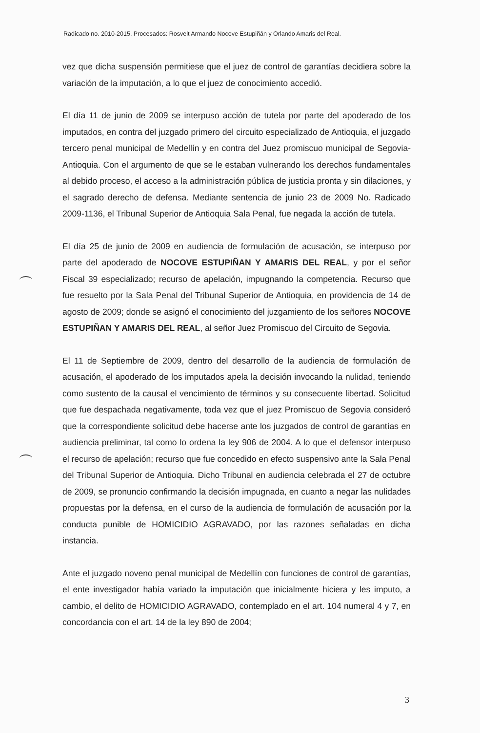Radicado no. 2010-2015. Procesados: Rosvelt Armando Nocove Estupiñán y Orlando Amaris del Real.
vez que dicha suspensión permitiese que el juez de control de garantías decidiera sobre la variación de la imputación, a lo que el juez de conocimiento accedió.
El día 11 de junio de 2009 se interpuso acción de tutela por parte del apoderado de los imputados, en contra del juzgado primero del circuito especializado de Antioquia, el juzgado tercero penal municipal de Medellín y en contra del Juez promiscuo municipal de Segovia-Antioquia. Con el argumento de que se le estaban vulnerando los derechos fundamentales al debido proceso, el acceso a la administración pública de justicia pronta y sin dilaciones, y el sagrado derecho de defensa. Mediante sentencia de junio 23 de 2009 No. Radicado 2009-1136, el Tribunal Superior de Antioquia Sala Penal, fue negada la acción de tutela.
El día 25 de junio de 2009 en audiencia de formulación de acusación, se interpuso por parte del apoderado de NOCOVE ESTUPIÑAN Y AMARIS DEL REAL, y por el señor Fiscal 39 especializado; recurso de apelación, impugnando la competencia. Recurso que fue resuelto por la Sala Penal del Tribunal Superior de Antioquia, en providencia de 14 de agosto de 2009; donde se asignó el conocimiento del juzgamiento de los señores NOCOVE ESTUPIÑAN Y AMARIS DEL REAL, al señor Juez Promiscuo del Circuito de Segovia.
El 11 de Septiembre de 2009, dentro del desarrollo de la audiencia de formulación de acusación, el apoderado de los imputados apela la decisión invocando la nulidad, teniendo como sustento de la causal el vencimiento de términos y su consecuente libertad. Solicitud que fue despachada negativamente, toda vez que el juez Promiscuo de Segovia consideró que la correspondiente solicitud debe hacerse ante los juzgados de control de garantías en audiencia preliminar, tal como lo ordena la ley 906 de 2004. A lo que el defensor interpuso el recurso de apelación; recurso que fue concedido en efecto suspensivo ante la Sala Penal del Tribunal Superior de Antioquia. Dicho Tribunal en audiencia celebrada el 27 de octubre de 2009, se pronuncio confirmando la decisión impugnada, en cuanto a negar las nulidades propuestas por la defensa, en el curso de la audiencia de formulación de acusación por la conducta punible de HOMICIDIO AGRAVADO, por las razones señaladas en dicha instancia.
Ante el juzgado noveno penal municipal de Medellín con funciones de control de garantías, el ente investigador había variado la imputación que inicialmente hiciera y les imputo, a cambio, el delito de HOMICIDIO AGRAVADO, contemplado en el art. 104 numeral 4 y 7, en concordancia con el art. 14 de la ley 890 de 2004;
3